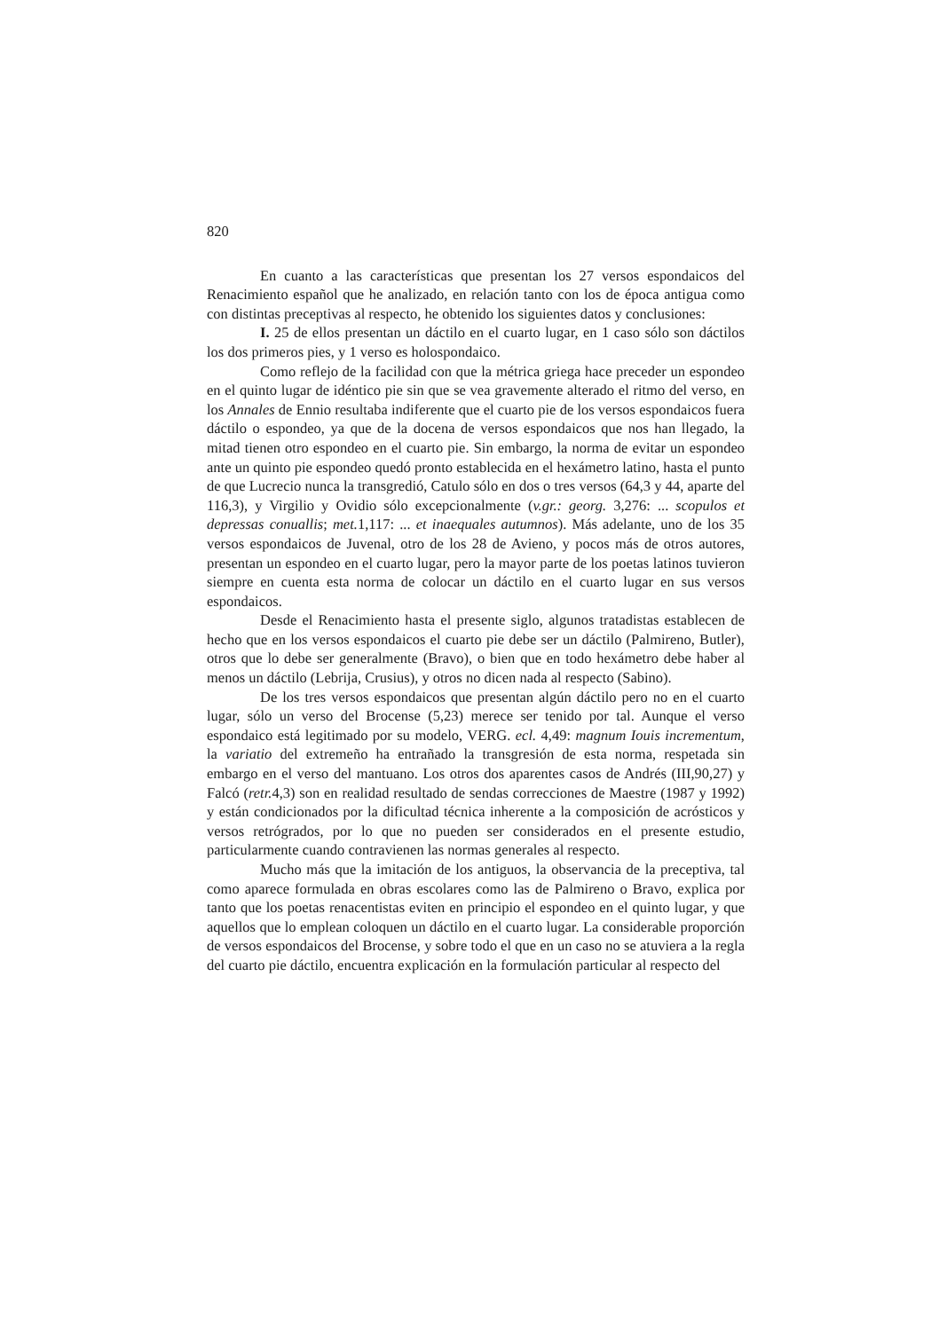820
En cuanto a las características que presentan los 27 versos espondaicos del Renacimiento español que he analizado, en relación tanto con los de época antigua como con distintas preceptivas al respecto, he obtenido los siguientes datos y conclusiones:
I. 25 de ellos presentan un dáctilo en el cuarto lugar, en 1 caso sólo son dáctilos los dos primeros pies, y 1 verso es holospondaico.
Como reflejo de la facilidad con que la métrica griega hace preceder un espondeo en el quinto lugar de idéntico pie sin que se vea gravemente alterado el ritmo del verso, en los Annales de Ennio resultaba indiferente que el cuarto pie de los versos espondaicos fuera dáctilo o espondeo, ya que de la docena de versos espondaicos que nos han llegado, la mitad tienen otro espondeo en el cuarto pie. Sin embargo, la norma de evitar un espondeo ante un quinto pie espondeo quedó pronto establecida en el hexámetro latino, hasta el punto de que Lucrecio nunca la transgredió, Catulo sólo en dos o tres versos (64,3 y 44, aparte del 116,3), y Virgilio y Ovidio sólo excepcionalmente (v.gr.: georg. 3,276: ... scopulos et depressas conuallis; met. 1,117: ... et inaequales autumnos). Más adelante, uno de los 35 versos espondaicos de Juvenal, otro de los 28 de Avieno, y pocos más de otros autores, presentan un espondeo en el cuarto lugar, pero la mayor parte de los poetas latinos tuvieron siempre en cuenta esta norma de colocar un dáctilo en el cuarto lugar en sus versos espondaicos.
Desde el Renacimiento hasta el presente siglo, algunos tratadistas establecen de hecho que en los versos espondaicos el cuarto pie debe ser un dáctilo (Palmireno, Butler), otros que lo debe ser generalmente (Bravo), o bien que en todo hexámetro debe haber al menos un dáctilo (Lebrija, Crusius), y otros no dicen nada al respecto (Sabino).
De los tres versos espondaicos que presentan algún dáctilo pero no en el cuarto lugar, sólo un verso del Brocense (5,23) merece ser tenido por tal. Aunque el verso espondaico está legitimado por su modelo, VERG. ecl. 4,49: magnum Iouis incrementum, la variatio del extremeño ha entrañado la transgresión de esta norma, respetada sin embargo en el verso del mantuano. Los otros dos aparentes casos de Andrés (III,90,27) y Falcó (retr. 4,3) son en realidad resultado de sendas correcciones de Maestre (1987 y 1992) y están condicionados por la dificultad técnica inherente a la composición de acrósticos y versos retrógrados, por lo que no pueden ser considerados en el presente estudio, particularmente cuando contravienen las normas generales al respecto.
Mucho más que la imitación de los antiguos, la observancia de la preceptiva, tal como aparece formulada en obras escolares como las de Palmireno o Bravo, explica por tanto que los poetas renacentistas eviten en principio el espondeo en el quinto lugar, y que aquellos que lo emplean coloquen un dáctilo en el cuarto lugar. La considerable proporción de versos espondaicos del Brocense, y sobre todo el que en un caso no se atuviera a la regla del cuarto pie dáctilo, encuentra explicación en la formulación particular al respecto del